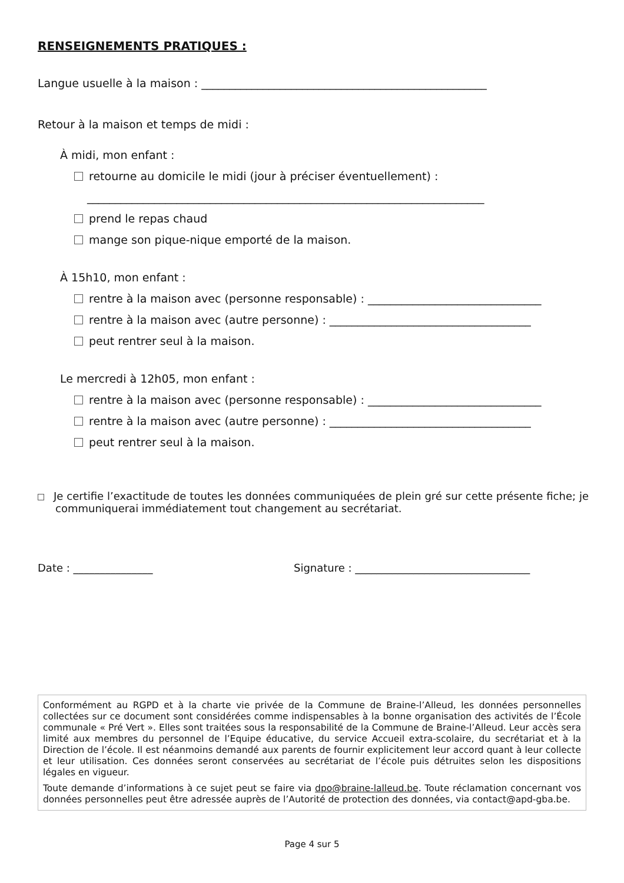RENSEIGNEMENTS PRATIQUES :
Langue usuelle à la maison : ___________________________________________________
Retour à la maison et temps de midi :
À midi, mon enfant :
retourne au domicile le midi (jour à préciser éventuellement) :
_______________________________________________________________________
prend le repas chaud
mange son pique-nique emporté de la maison.
À 15h10, mon enfant :
rentre à la maison avec (personne responsable) : _______________________________
rentre à la maison avec (autre personne) : ____________________________________
peut rentrer seul à la maison.
Le mercredi à 12h05, mon enfant :
rentre à la maison avec (personne responsable) : _______________________________
rentre à la maison avec (autre personne) : ____________________________________
peut rentrer seul à la maison.
Je certifie l’exactitude de toutes les données communiquées de plein gré sur cette présente fiche; je communiquerai immédiatement tout changement au secrétariat.
Date : _______________ Signature : _________________________________
Conformément au RGPD et à la charte vie privée de la Commune de Braine-l’Alleud, les données personnelles collectées sur ce document sont considérées comme indispensables à la bonne organisation des activités de l’École communale « Pré Vert ». Elles sont traitées sous la responsabilité de la Commune de Braine-l’Alleud. Leur accès sera limité aux membres du personnel de l’Equipe éducative, du service Accueil extra-scolaire, du secrétariat et à la Direction de l’école. Il est néanmoins demandé aux parents de fournir explicitement leur accord quant à leur collecte et leur utilisation. Ces données seront conservées au secrétariat de l’école puis détruites selon les dispositions légales en vigueur.
Toute demande d’informations à ce sujet peut se faire via dpo@braine-lalleud.be. Toute réclamation concernant vos données personnelles peut être adressée auprès de l’Autorité de protection des données, via contact@apd-gba.be.
Page 4 sur 5